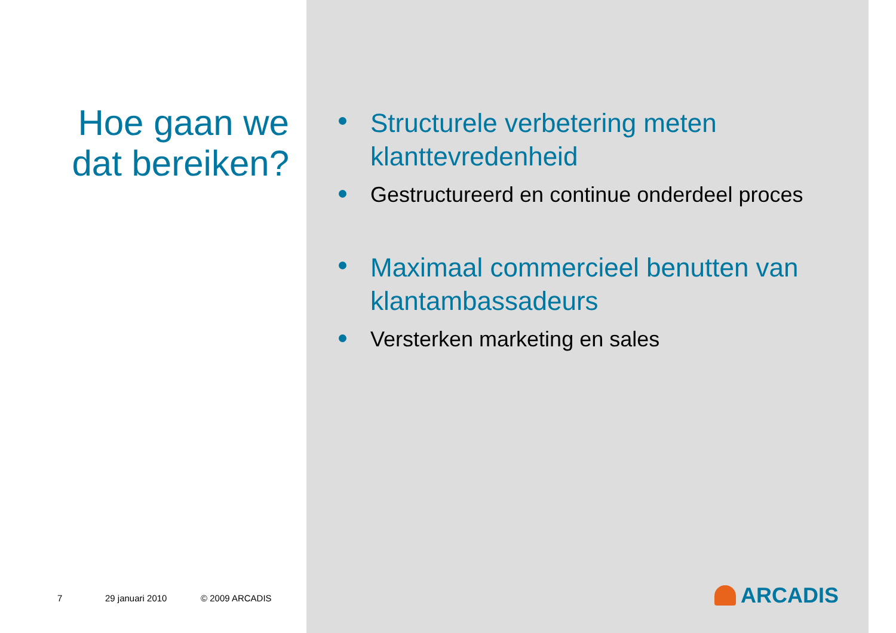Hoe gaan we dat bereiken?
7 29 januari 2010 © 2009 ARCADIS
Structurele verbetering meten klanttevredenheid
Gestructureerd en continue onderdeel proces
Maximaal commercieel benutten van klantambassadeurs
Versterken marketing en sales
ARCADIS